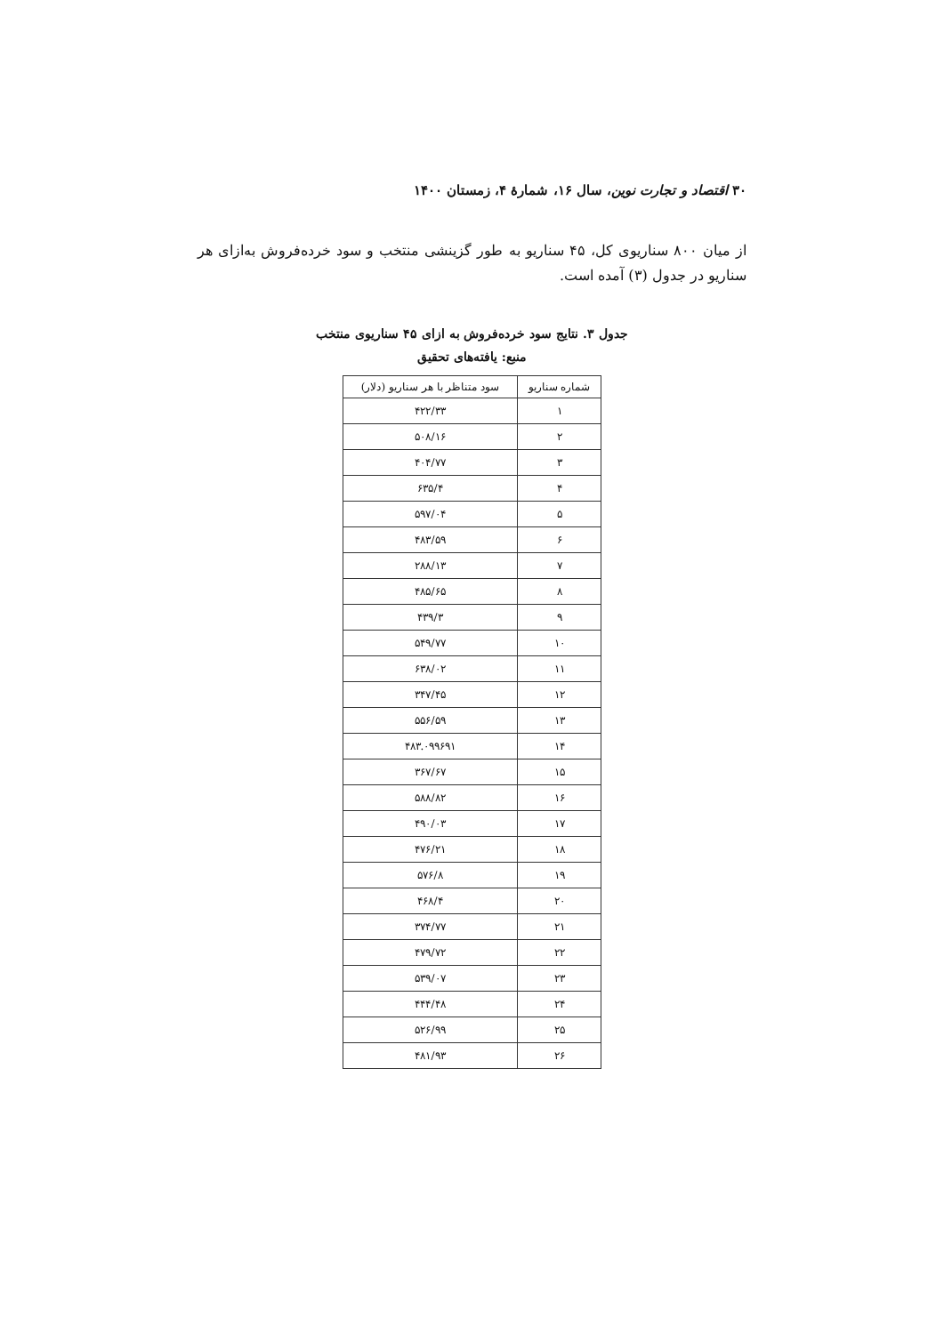۳۰ اقتصاد و تجارت نوین، سال ۱۶، شمارهٔ ۴، زمستان ۱۴۰۰
از میان ۸۰۰ سناریوی کل، ۴۵ سناریو به طور گزینشی منتخب و سود خرده‌فروش به‌ازای هر سناریو در جدول (۳) آمده است.
جدول ۳. نتایج سود خرده‌فروش به ازای ۴۵ سناریوی منتخب
منبع: یافته‌های تحقیق
| شماره سناریو | سود متناظر با هر سناریو (دلار) |
| --- | --- |
| ۱ | ۴۲۲/۳۳ |
| ۲ | ۵۰۸/۱۶ |
| ۳ | ۴۰۴/۷۷ |
| ۴ | ۶۳۵/۴ |
| ۵ | ۵۹۷/۰۴ |
| ۶ | ۴۸۳/۵۹ |
| ۷ | ۲۸۸/۱۳ |
| ۸ | ۴۸۵/۶۵ |
| ۹ | ۴۳۹/۳ |
| ۱۰ | ۵۴۹/۷۷ |
| ۱۱ | ۶۳۸/۰۲ |
| ۱۲ | ۳۴۷/۴۵ |
| ۱۳ | ۵۵۶/۵۹ |
| ۱۴ | ۴۸۳.۰۹۹۶۹۱ |
| ۱۵ | ۳۶۷/۶۷ |
| ۱۶ | ۵۸۸/۸۲ |
| ۱۷ | ۴۹۰/۰۳ |
| ۱۸ | ۴۷۶/۲۱ |
| ۱۹ | ۵۷۶/۸ |
| ۲۰ | ۴۶۸/۴ |
| ۲۱ | ۳۷۴/۷۷ |
| ۲۲ | ۴۷۹/۷۲ |
| ۲۳ | ۵۳۹/۰۷ |
| ۲۴ | ۴۴۴/۴۸ |
| ۲۵ | ۵۲۶/۹۹ |
| ۲۶ | ۴۸۱/۹۳ |